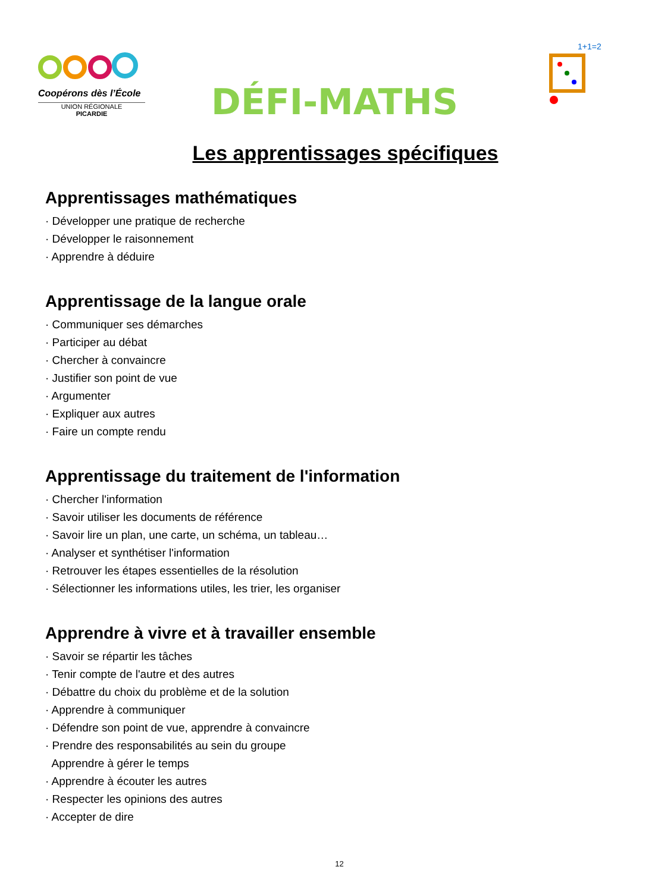Coopérons dès l’École
UNION RÉGIONALE
PICARDIE
DÉFI-MATHS
1+1=2
Les apprentissages spécifiques
Apprentissages mathématiques
· Développer une pratique de recherche
· Développer le raisonnement
· Apprendre à déduire
Apprentissage de la langue orale
· Communiquer ses démarches
· Participer au débat
· Chercher à convaincre
· Justifier son point de vue
· Argumenter
· Expliquer aux autres
· Faire un compte rendu
Apprentissage du traitement de l'information
· Chercher l'information
· Savoir utiliser les documents de référence
· Savoir lire un plan, une carte, un schéma, un tableau…
· Analyser et synthétiser l'information
· Retrouver les étapes essentielles de la résolution
· Sélectionner les informations utiles, les trier, les organiser
Apprendre à vivre et à travailler ensemble
· Savoir se répartir les tâches
· Tenir compte de l'autre et des autres
· Débattre du choix du problème et de la solution
· Apprendre à communiquer
· Défendre son point de vue, apprendre à convaincre
· Prendre des responsabilités au sein du groupe
Apprendre à gérer le temps
· Apprendre à écouter les autres
· Respecter les opinions des autres
· Accepter de dire
12